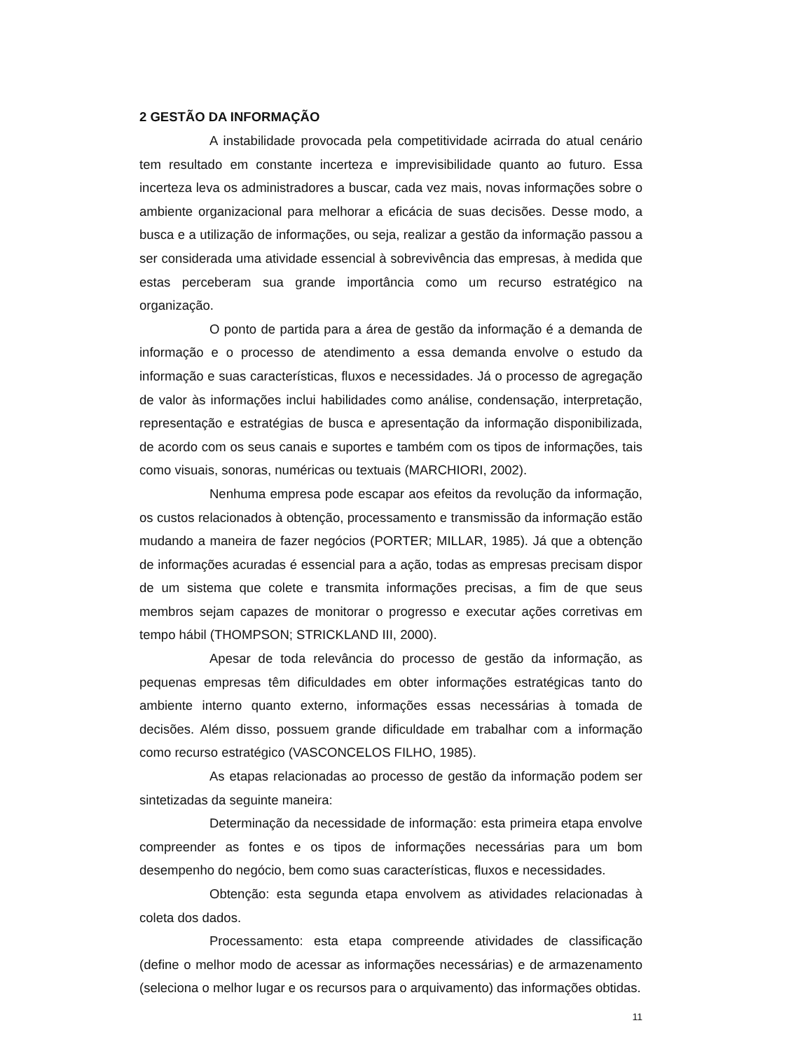2 GESTÃO DA INFORMAÇÃO
A instabilidade provocada pela competitividade acirrada do atual cenário tem resultado em constante incerteza e imprevisibilidade quanto ao futuro. Essa incerteza leva os administradores a buscar, cada vez mais, novas informações sobre o ambiente organizacional para melhorar a eficácia de suas decisões. Desse modo, a busca e a utilização de informações, ou seja, realizar a gestão da informação passou a ser considerada uma atividade essencial à sobrevivência das empresas, à medida que estas perceberam sua grande importância como um recurso estratégico na organização.
O ponto de partida para a área de gestão da informação é a demanda de informação e o processo de atendimento a essa demanda envolve o estudo da informação e suas características, fluxos e necessidades. Já o processo de agregação de valor às informações inclui habilidades como análise, condensação, interpretação, representação e estratégias de busca e apresentação da informação disponibilizada, de acordo com os seus canais e suportes e também com os tipos de informações, tais como visuais, sonoras, numéricas ou textuais (MARCHIORI, 2002).
Nenhuma empresa pode escapar aos efeitos da revolução da informação, os custos relacionados à obtenção, processamento e transmissão da informação estão mudando a maneira de fazer negócios (PORTER; MILLAR, 1985). Já que a obtenção de informações acuradas é essencial para a ação, todas as empresas precisam dispor de um sistema que colete e transmita informações precisas, a fim de que seus membros sejam capazes de monitorar o progresso e executar ações corretivas em tempo hábil (THOMPSON; STRICKLAND III, 2000).
Apesar de toda relevância do processo de gestão da informação, as pequenas empresas têm dificuldades em obter informações estratégicas tanto do ambiente interno quanto externo, informações essas necessárias à tomada de decisões. Além disso, possuem grande dificuldade em trabalhar com a informação como recurso estratégico (VASCONCELOS FILHO, 1985).
As etapas relacionadas ao processo de gestão da informação podem ser sintetizadas da seguinte maneira:
Determinação da necessidade de informação: esta primeira etapa envolve compreender as fontes e os tipos de informações necessárias para um bom desempenho do negócio, bem como suas características, fluxos e necessidades.
Obtenção: esta segunda etapa envolvem as atividades relacionadas à coleta dos dados.
Processamento: esta etapa compreende atividades de classificação (define o melhor modo de acessar as informações necessárias) e de armazenamento (seleciona o melhor lugar e os recursos para o arquivamento) das informações obtidas.
11